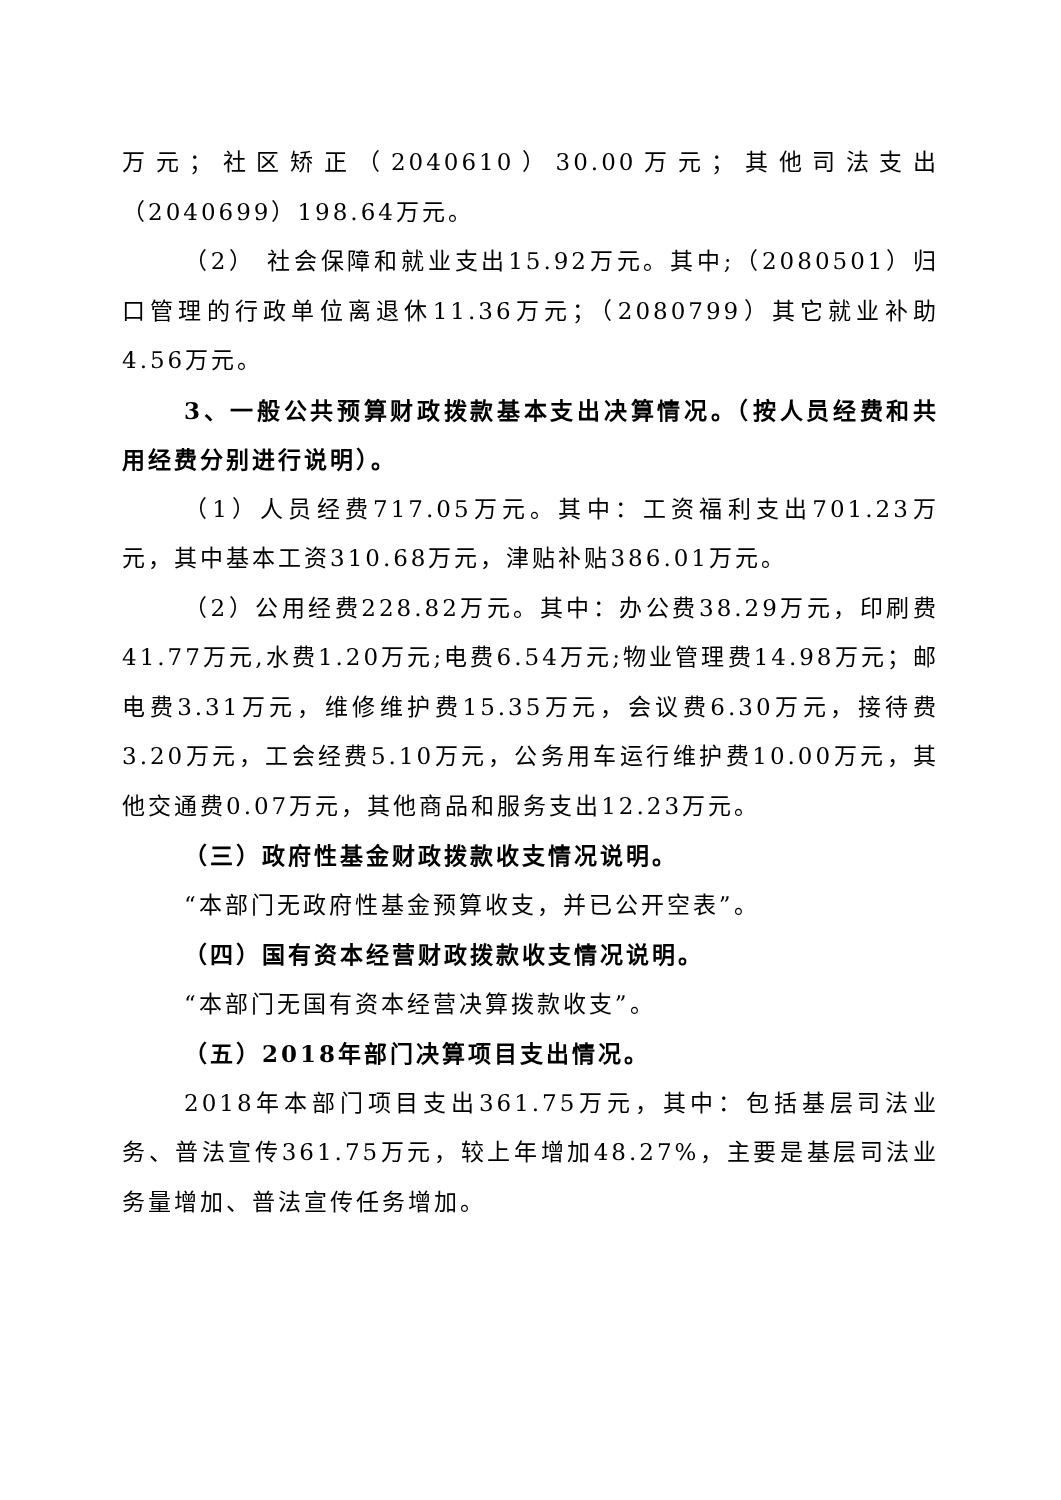万元；社区矫正（2040610）30.00万元；其他司法支出（2040699）198.64万元。
（2） 社会保障和就业支出15.92万元。其中;（2080501）归口管理的行政单位离退休11.36万元；（2080799）其它就业补助4.56万元。
3、一般公共预算财政拨款基本支出决算情况。（按人员经费和共用经费分别进行说明）。
（1）人员经费717.05万元。其中：工资福利支出701.23万元，其中基本工资310.68万元，津贴补贴386.01万元。
（2）公用经费228.82万元。其中：办公费38.29万元，印刷费41.77万元,水费1.20万元;电费6.54万元;物业管理费14.98万元；邮电费3.31万元，维修维护费15.35万元，会议费6.30万元，接待费3.20万元，工会经费5.10万元，公务用车运行维护费10.00万元，其他交通费0.07万元，其他商品和服务支出12.23万元。
（三）政府性基金财政拨款收支情况说明。
“本部门无政府性基金预算收支，并已公开空表”。
（四）国有资本经营财政拨款收支情况说明。
“本部门无国有资本经营决算拨款收支”。
（五）2018年部门决算项目支出情况。
2018年本部门项目支出361.75万元，其中：包括基层司法业务、普法宣传361.75万元，较上年增加48.27%，主要是基层司法业务量增加、普法宣传任务增加。